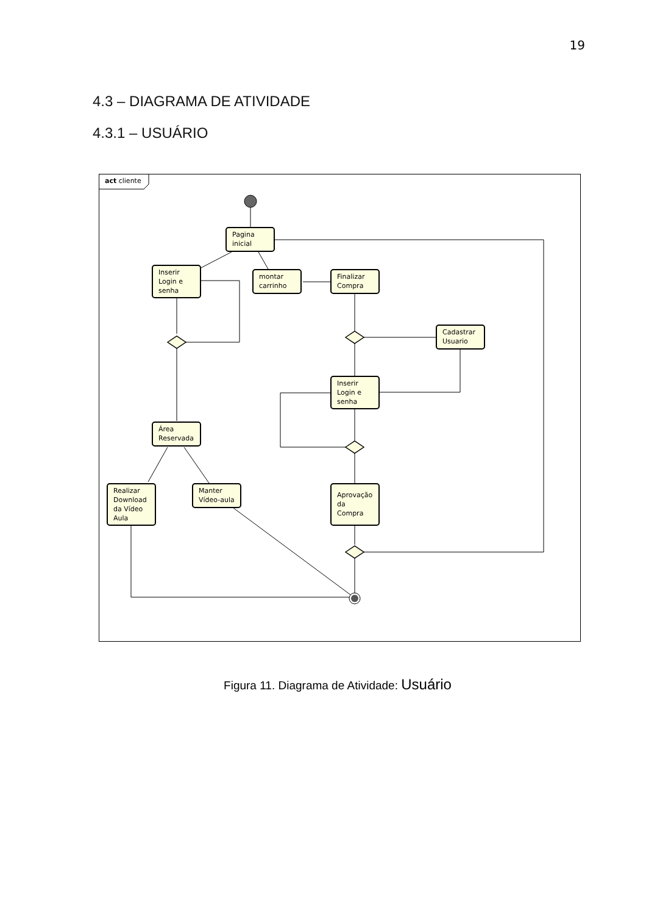19
4.3 – DIAGRAMA DE ATIVIDADE
4.3.1 – USUÁRIO
act cliente
Pagina
inicial
Inserir
Login e
senha
montar
carrinho
Finalizar
Compra
Cadastrar
Usuario
Inserir
Login e
senha
Área
Reservada
Realizar
Download
da Vídeo
Aula
Manter
Vídeo-aula
Aprovação
da
Compra
Figura 11. Diagrama de Atividade: Usuário